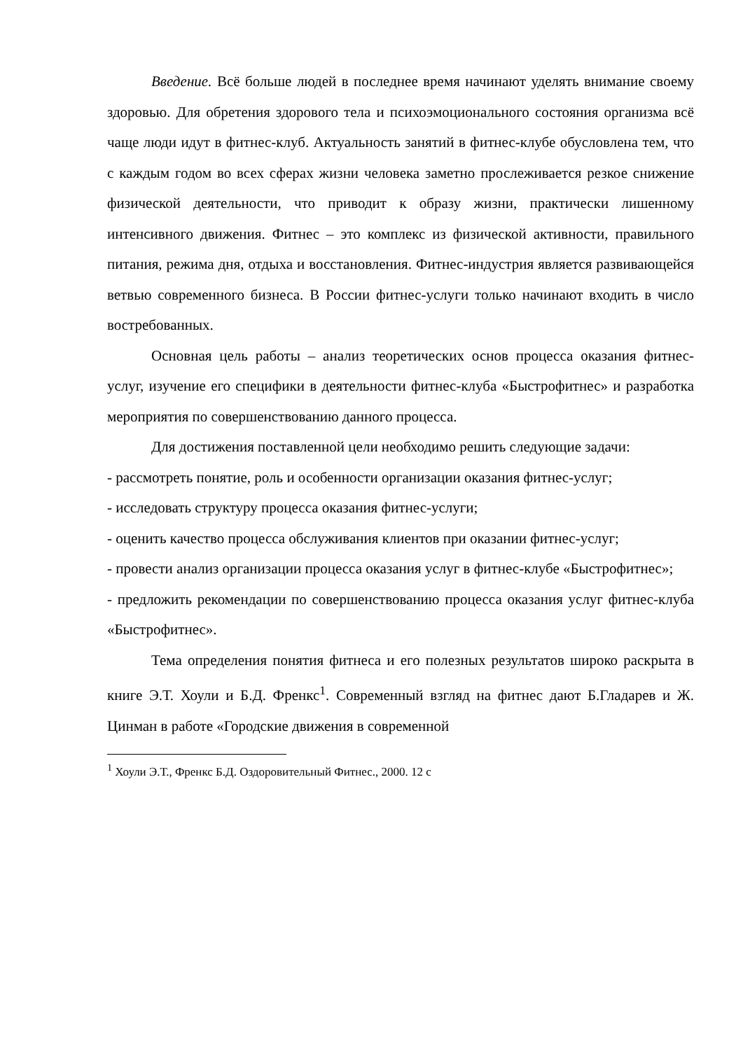Введение. Всё больше людей в последнее время начинают уделять внимание своему здоровью. Для обретения здорового тела и психоэмоционального состояния организма всё чаще люди идут в фитнес-клуб. Актуальность занятий в фитнес-клубе обусловлена тем, что с каждым годом во всех сферах жизни человека заметно прослеживается резкое снижение физической деятельности, что приводит к образу жизни, практически лишенному интенсивного движения. Фитнес – это комплекс из физической активности, правильного питания, режима дня, отдыха и восстановления. Фитнес-индустрия является развивающейся ветвью современного бизнеса. В России фитнес-услуги только начинают входить в число востребованных.
Основная цель работы – анализ теоретических основ процесса оказания фитнес-услуг, изучение его специфики в деятельности фитнес-клуба «Быстрофитнес» и разработка мероприятия по совершенствованию данного процесса.
Для достижения поставленной цели необходимо решить следующие задачи:
- рассмотреть понятие, роль и особенности организации оказания фитнес-услуг;
- исследовать структуру процесса оказания фитнес-услуги;
- оценить качество процесса обслуживания клиентов при оказании фитнес-услуг;
- провести анализ организации процесса оказания услуг в фитнес-клубе «Быстрофитнес»;
- предложить рекомендации по совершенствованию процесса оказания услуг фитнес-клуба «Быстрофитнес».
Тема определения понятия фитнеса и его полезных результатов широко раскрыта в книге Э.Т. Хоули и Б.Д. Френкс<sup>1</sup>. Современный взгляд на фитнес дают Б.Гладарев и Ж. Цинман в работе «Городские движения в современной
<sup>1</sup> Хоули Э.Т., Френкс Б.Д. Оздоровительный Фитнес., 2000. 12 с